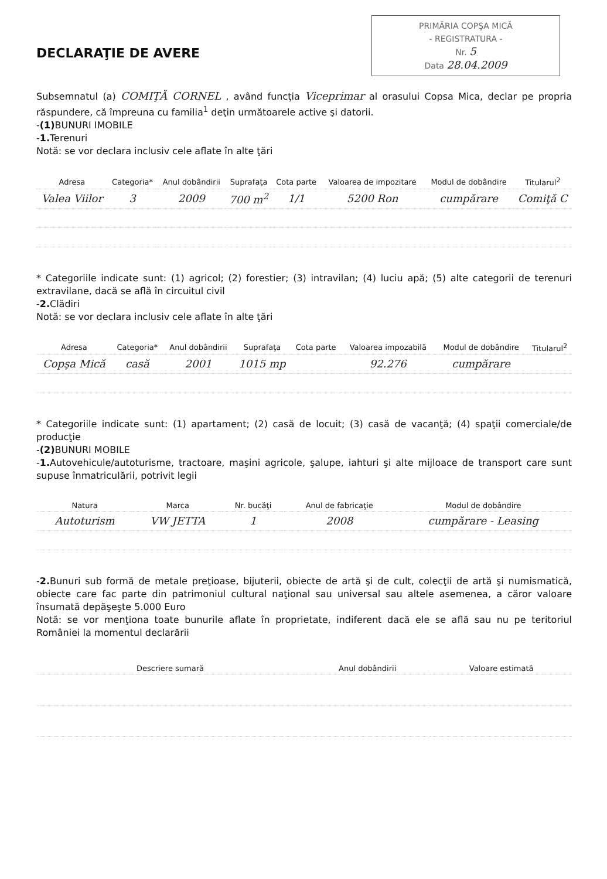PRIMĂRIA COPŞA MICĂ
- REGISTRATURA -
Nr. 5
Data 28.04.2009
DECLARAŢIE DE AVERE
Subsemnatul (a) COMIŢĂ CORNEL , având funcţia Viceprimar al orasului Copsa Mica, declar pe propria răspundere, că împreuna cu familia<sup>1</sup> deţin următoarele active şi datorii.
-(1) BUNURI IMOBILE
-1. Terenuri
Notă: se vor declara inclusiv cele aflate în alte ţări
| Adresa | Categoria* | Anul dobândirii | Suprafaţa | Cota parte | Valoarea de impozitare | Modul de dobândire | Titularul<sup>2</sup> |
| --- | --- | --- | --- | --- | --- | --- | --- |
| Valea Viilor | 3 | 2009 | 700 m<sup>2</sup> | 1/1 | 5200 Ron | cumpărare | Comiţă C |
* Categoriile indicate sunt: (1) agricol; (2) forestier; (3) intravilan; (4) luciu apă; (5) alte categorii de terenuri extravilane, dacă se află în circuitul civil
-2. Clădiri
Notă: se vor declara inclusiv cele aflate în alte ţări
| Adresa | Categoria* | Anul dobândirii | Suprafaţa | Cota parte | Valoarea impozabilă | Modul de dobândire | Titularul<sup>2</sup> |
| --- | --- | --- | --- | --- | --- | --- | --- |
| Copşa Mică | casă | 2001 | 1015 mp | | 92.276 | cumpărare | |
* Categoriile indicate sunt: (1) apartament; (2) casă de locuit; (3) casă de vacanţă; (4) spaţii comerciale/de producţie
-(2) BUNURI MOBILE
-1. Autovehicule/autoturisme, tractoare, maşini agricole, şalupe, iahturi şi alte mijloace de transport care sunt supuse înmatriculării, potrivit legii
| Natura | Marca | Nr. bucăţi | Anul de fabricaţie | Modul de dobândire |
| --- | --- | --- | --- | --- |
| Autoturism | VW JETTA | 1 | 2008 | cumpărare - Leasing |
-2. Bunuri sub formă de metale preţioase, bijuterii, obiecte de artă şi de cult, colecţii de artă şi numismatică, obiecte care fac parte din patrimoniul cultural naţional sau universal sau altele asemenea, a căror valoare însumată depăşeşte 5.000 Euro
Notă: se vor menţiona toate bunurile aflate în proprietate, indiferent dacă ele se află sau nu pe teritoriul României la momentul declarării
| Descriere sumară | Anul dobândirii | Valoare estimată |
| --- | --- | --- |